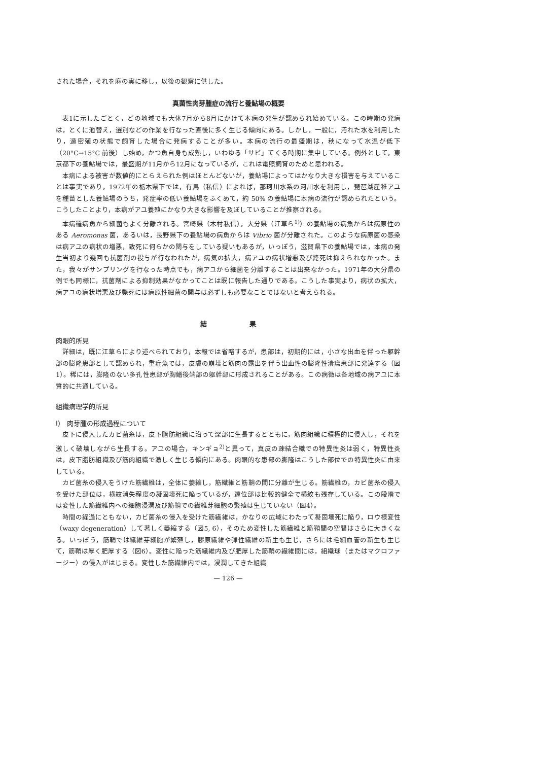された場合，それを麻の実に移し，以後の観察に供した。
真菌性肉芽腫症の流行と養鮎場の概要
表1に示したごとく，どの地域でも大体7月から8月にかけて本病の発生が認められ始めている。この時期の発病は，とくに池替え，選別などの作業を行なった直後に多く生じる傾向にある。しかし，一般に，汚れた水を利用したり，過密殖の状態で飼育した場合に発病することが多い。本病の流行の最盛期は，秋になって水温が低下（20°C→15°C 前後）し始め，かつ魚自身も成熟し，いわゆる「サビ」てくる時期に集中している。例外として，東京都下の養鮎場では，最盛期が11月から12月になっているが，これは電照飼育のためと思われる。
本病による被害が数値的にとらえられた例はほとんどないが，養鮎場によってはかなり大きな損害を与えていることは事実であり，1972年の栃木県下では，有馬（私信）によれば，那珂川水系の河川水を利用し，琵琶湖産稚アユを種苗とした養鮎場のうち，発症率の低い養鮎場をふくめて，約 50% の養鮎場に本病の流行が認められたという。こうしたことより，本病がアユ養殖にかなり大きな影響を及ぼしていることが推察される。
本病罹病魚から細菌もよく分離される。宮崎県（木村私信），大分県（江草ら<sup>1)</sup>）の養鮎場の病魚からは病原性のある Aeromonas 菌，あるいは，長野県下の養鮎場の病魚からは Vibrio 菌が分離された。このような病原菌の感染は病アユの病状の増悪，致死に何らかの関与をしている疑いもあるが，いっぽう，滋賀県下の養鮎場では，本病の発生当初より幾回も抗菌剤の投与が行なわれたが，病気の拡大，病アユの病状増悪及び斃死は抑えられなかった。また，我々がサンプリングを行なった時点でも，病アユから細菌を分離することは出来なかった。1971年の大分県の例でも同様に，抗菌剤による抑制効果がなかってことは既に報告した通りである。こうした事実より，病状の拡大，病アユの病状増悪及び斃死には病原性細菌の関与は必ずしも必要なことではないと考えられる。
結 果
肉眼的所見
詳細は，既に江草らにより述べられており，本報では省略するが，患部は，初期的には，小さな出血を伴った躯幹部の膨隆患部として認められ，重症魚では，皮膚の崩壊と筋肉の露出を伴う出血性の膨隆性潰瘍患部に発達する（図1）。稀には，膨隆のない多孔性患部が胸鰭後端部の躯幹部に形成されることがある。この病徴は各地域の病アユに本質的に共通している。
組織病理学的所見
I)　肉芽腫の形成過程について
皮下に侵入したカビ菌糸は，皮下脂肪組織に沿って深部に生長するとともに，筋肉組織に積極的に侵入し，それを激しく破壊しながら生長する。アユの場合，キンギョ<sup>2)</sup>と異って，真皮の疎結合織での特異性炎は弱く，特異性炎は，皮下脂肪組織及び筋肉組織で激しく生じる傾向にある。肉眼的な患部の膨隆はこうした部位での特異性炎に由来している。
カビ菌糸の侵入をうけた筋繊維は，全体に萎縮し，筋繊維と筋鞘の間に分離が生じる。筋繊維の，カビ菌糸の侵入を受けた部位は，横紋消失程度の凝固壊死に陥っているが，遠位部は比較的健全で横紋も残存している。この段階では変性した筋繊維内への細胞浸潤及び筋鞘での繊維芽細胞の繁殖は生じていない（図4）。
時間の経過にともない，カビ菌糸の侵入を受けた筋繊維は，かなりの広域にわたって凝固壊死に陥り，ロウ様変性（waxy degeneration）して著しく萎縮する（図5, 6），そのため変性した筋繊維と筋鞘間の空間はさらに大きくなる。いっぽう，筋鞘では繊維芽細胞が繁殖し，膠原繊維や弾性繊維の新生も生じ，さらには毛細血管の新生も生じて，筋鞘は厚く肥厚する（図6）。変性に陥った筋繊維内及び肥厚した筋鞘の繊維間には，組織球（またはマクロファージー）の侵入がはじまる。変性した筋繊維内では，浸潤してきた組織
— 126 —